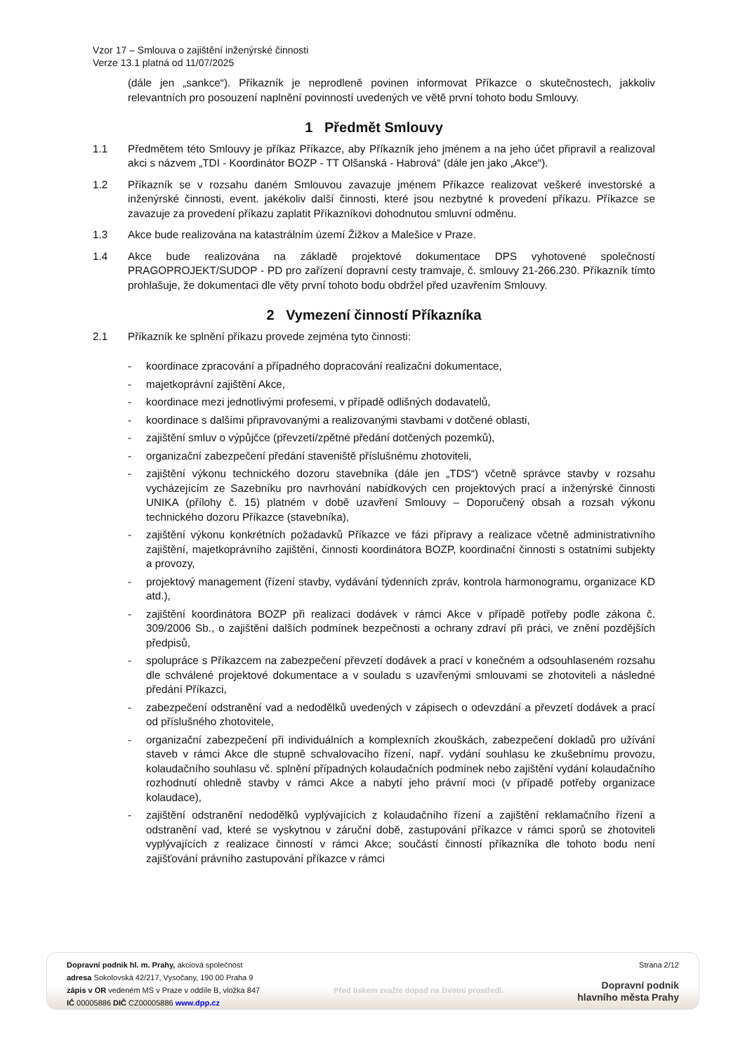Vzor 17 – Smlouva o zajištění inženýrské činnosti
Verze 13.1 platná od 11/07/2025
(dále jen „sankce“). Příkazník je neprodleně povinen informovat Příkazce o skutečnostech, jakkoliv relevantních pro posouzení naplnění povinností uvedených ve větě první tohoto bodu Smlouvy.
1 Předmět Smlouvy
1.1 Předmětem této Smlouvy je příkaz Příkazce, aby Příkazník jeho jménem a na jeho účet připravil a realizoval akci s názvem „TDI - Koordinátor BOZP - TT Olšanská - Habrová“ (dále jen jako „Akce“).
1.2 Příkazník se v rozsahu daném Smlouvou zavazuje jménem Příkazce realizovat veškeré investorské a inženýrské činnosti, event. jakékoliv další činnosti, které jsou nezbytné k provedení příkazu. Příkazce se zavazuje za provedení příkazu zaplatit Příkazníkovi dohodnutou smluvní odměnu.
1.3 Akce bude realizována na katastrálním území Žižkov a Malešice v Praze.
1.4 Akce bude realizována na základě projektové dokumentace DPS vyhotovené společností PRAGOPROJEKT/SUDOP - PD pro zařízení dopravní cesty tramvaje, č. smlouvy 21-266.230. Příkazník tímto prohlašuje, že dokumentaci dle věty první tohoto bodu obdržel před uzavřením Smlouvy.
2 Vymezení činností Příkazníka
2.1 Příkazník ke splnění příkazu provede zejména tyto činnosti:
- koordinace zpracování a případného dopracování realizační dokumentace,
- majetkoprávní zajištění Akce,
- koordinace mezi jednotlivými profesemi, v případě odlišných dodavatelů,
- koordinace s dalšími připravovanými a realizovanými stavbami v dotčené oblasti,
- zajištění smluv o výpůjčce (převzetí/zpětné předání dotčených pozemků),
- organizační zabezpečení předání staveniště příslušnému zhotoviteli,
- zajištění výkonu technického dozoru stavebníka (dále jen „TDS“) včetně správce stavby v rozsahu vycházejícím ze Sazebníku pro navrhování nabídkových cen projektových prací a inženýrské činnosti UNIKA (přílohy č. 15) platném v době uzavření Smlouvy – Doporučený obsah a rozsah výkonu technického dozoru Příkazce (stavebníka),
- zajištění výkonu konkrétních požadavků Příkazce ve fázi přípravy a realizace včetně administrativního zajištění, majetkoprávního zajištění, činnosti koordinátora BOZP, koordinační činnosti s ostatními subjekty a provozy,
- projektový management (řízení stavby, vydávání týdenních zpráv, kontrola harmonogramu, organizace KD atd.),
- zajištění koordinátora BOZP při realizaci dodávek v rámci Akce v případě potřeby podle zákona č. 309/2006 Sb., o zajištění dalších podmínek bezpečnosti a ochrany zdraví při práci, ve znění pozdějších předpisů,
- spolupráce s Příkazcem na zabezpečení převzetí dodávek a prací v konečném a odsouhlaseném rozsahu dle schválené projektové dokumentace a v souladu s uzavřenými smlouvami se zhotoviteli a následné předání Příkazci,
- zabezpečení odstranění vad a nedodělků uvedených v zápisech o odevzdání a převzetí dodávek a prací od příslušného zhotovitele,
- organizační zabezpečení při individuálních a komplexních zkouškách, zabezpečení dokladů pro užívání staveb v rámci Akce dle stupně schvalovacího řízení, např. vydání souhlasu ke zkušebnímu provozu, kolaudačního souhlasu vč. splnění případných kolaudačních podmínek nebo zajištění vydání kolaudačního rozhodnutí ohledně stavby v rámci Akce a nabytí jeho právní moci (v případě potřeby organizace kolaudace),
- zajištění odstranění nedodělků vyplývajících z kolaudačního řízení a zajištění reklamačního řízení a odstranění vad, které se vyskytnou v záruční době, zastupování příkazce v rámci sporů se zhotoviteli vyplývajících z realizace činností v rámci Akce; součástí činností příkazníka dle tohoto bodu není zajišťování právního zastupování příkazce v rámci
Dopravní podnik hl. m. Prahy, akciová společnost
adresa Sokolovská 42/217, Vysočany, 190 00 Praha 9
zápis v OR vedeném MS v Praze v oddíle B, vložka 847
IČ 00005886 DIČ CZ00005886 www.dpp.cz
Před tiskem zvažte dopad na životní prostředí.
Strana 2/12
Dopravní podnik
hlavního města Prahy